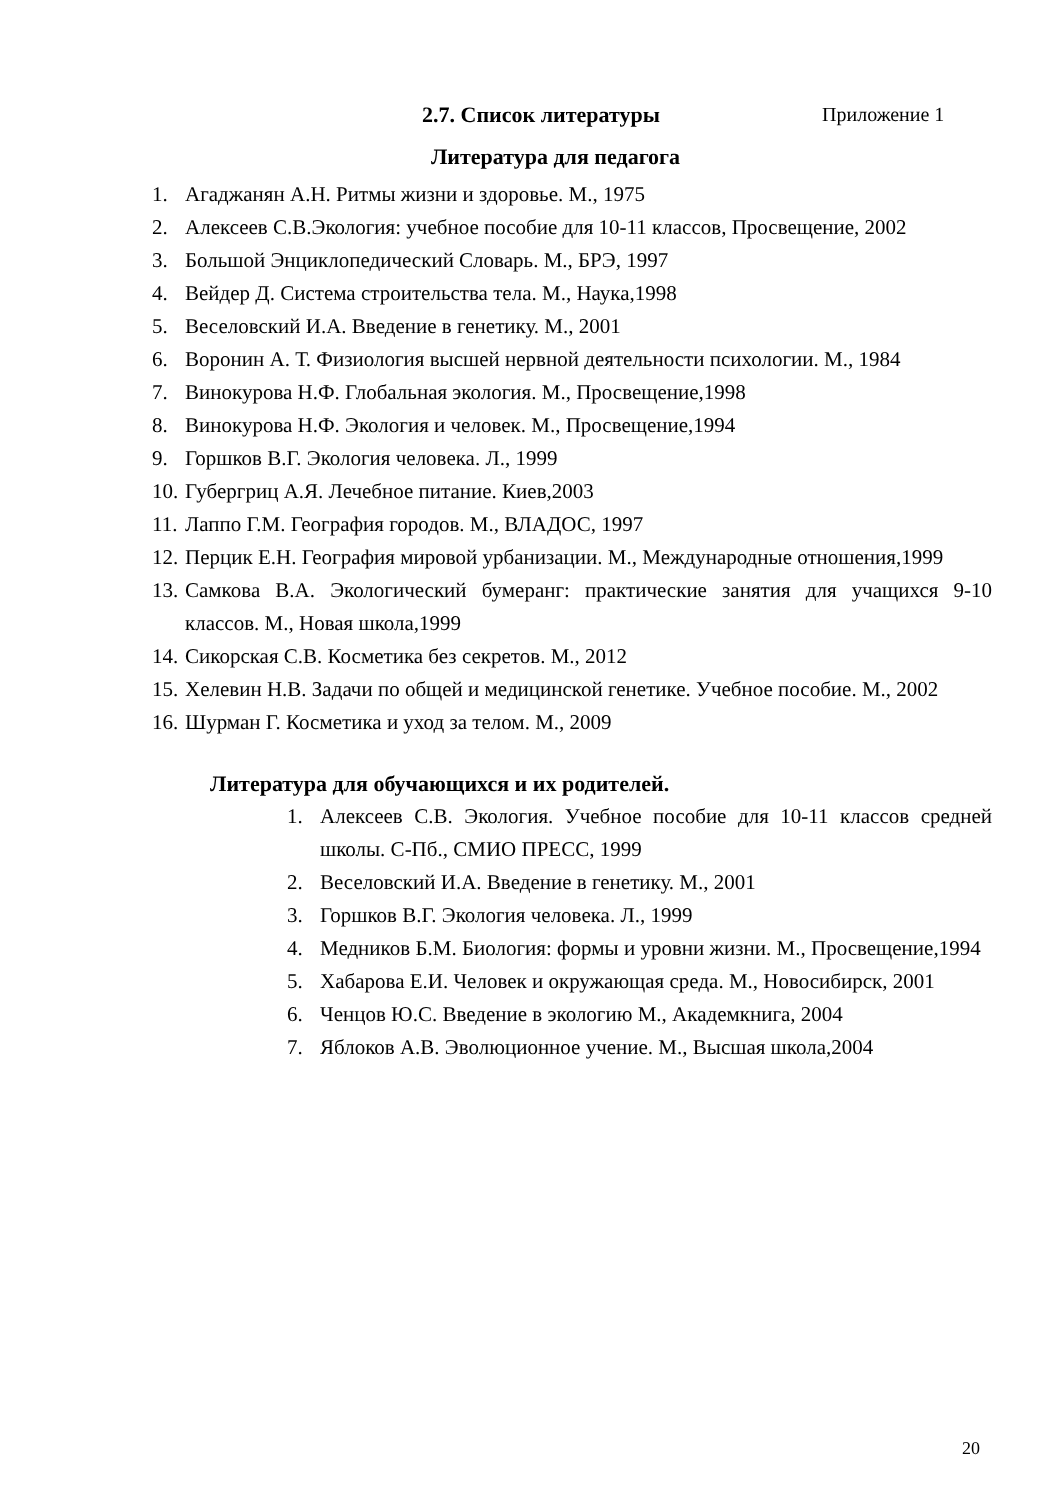2.7. Список литературы Приложение 1
Литература для педагога
1. Агаджанян А.Н. Ритмы жизни и здоровье. М., 1975
2. Алексеев С.В.Экология: учебное пособие для 10-11 классов, Просвещение, 2002
3. Большой Энциклопедический Словарь. М., БРЭ, 1997
4. Вейдер Д. Система строительства тела. М., Наука,1998
5. Веселовский И.А. Введение в генетику. М., 2001
6. Воронин А. Т. Физиология высшей нервной деятельности психологии. М., 1984
7. Винокурова Н.Ф. Глобальная экология. М., Просвещение,1998
8. Винокурова Н.Ф. Экология и человек. М., Просвещение,1994
9. Горшков В.Г. Экология человека. Л., 1999
10. Губергриц А.Я. Лечебное питание. Киев,2003
11. Лаппо Г.М. География городов. М., ВЛАДОС, 1997
12. Перцик Е.Н. География мировой урбанизации. М., Международные отношения,1999
13. Самкова В.А. Экологический бумеранг: практические занятия для учащихся 9-10 классов. М., Новая школа,1999
14. Сикорская С.В. Косметика без секретов. М., 2012
15. Хелевин Н.В. Задачи по общей и медицинской генетике. Учебное пособие. М., 2002
16. Шурман Г. Косметика и уход за телом. М., 2009
Литература для обучающихся и их родителей.
1. Алексеев С.В. Экология. Учебное пособие для 10-11 классов средней школы. С-Пб., СМИО ПРЕСС, 1999
2. Веселовский И.А. Введение в генетику. М., 2001
3. Горшков В.Г. Экология человека. Л., 1999
4. Медников Б.М. Биология: формы и уровни жизни. М., Просвещение,1994
5. Хабарова Е.И. Человек и окружающая среда. М., Новосибирск, 2001
6. Ченцов Ю.С. Введение в экологию М., Академкнига, 2004
7. Яблоков А.В. Эволюционное учение. М., Высшая школа,2004
20